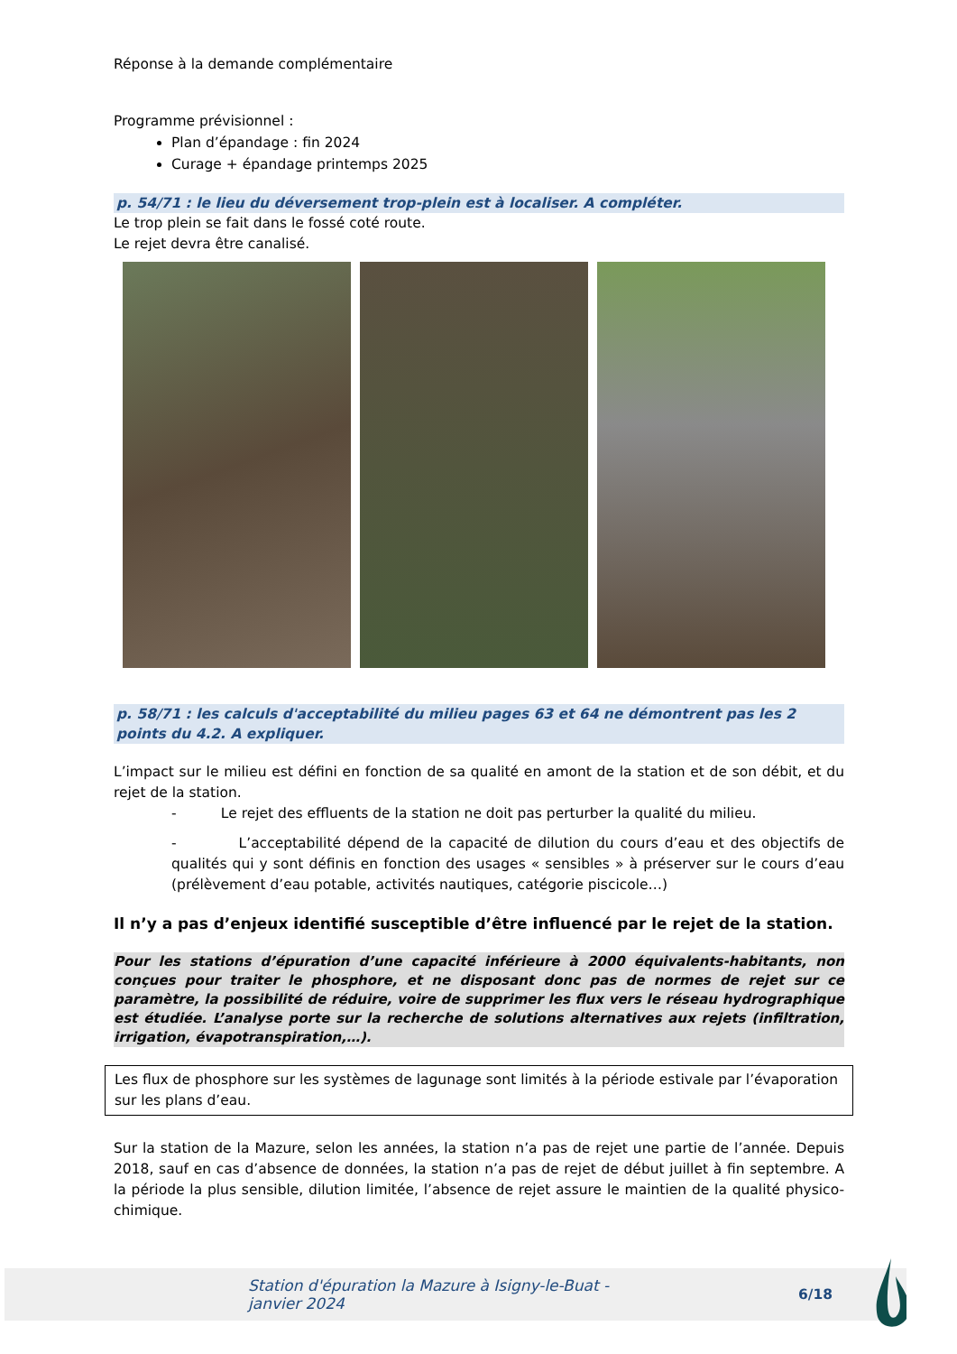Réponse à la demande complémentaire
Programme prévisionnel :
Plan d’épandage : fin 2024
Curage + épandage printemps 2025
p. 54/71 : le lieu du déversement trop-plein est à localiser. A compléter.
Le trop plein se fait dans le fossé coté route.
Le rejet devra être canalisé.
p. 58/71 : les calculs d'acceptabilité du milieu pages 63 et 64 ne démontrent pas les 2 points du 4.2. A expliquer.
L’impact sur le milieu est défini en fonction de sa qualité en amont de la station et de son débit, et du rejet de la station.
- Le rejet des effluents de la station ne doit pas perturber la qualité du milieu.
- L’acceptabilité dépend de la capacité de dilution du cours d’eau et des objectifs de qualités qui y sont définis en fonction des usages « sensibles » à préserver sur le cours d’eau (prélèvement d’eau potable, activités nautiques, catégorie piscicole…)
Il n’y a pas d’enjeux identifié susceptible d’être influencé par le rejet de la station.
Pour les stations d’épuration d’une capacité inférieure à 2000 équivalents-habitants, non conçues pour traiter le phosphore, et ne disposant donc pas de normes de rejet sur ce paramètre, la possibilité de réduire, voire de supprimer les flux vers le réseau hydrographique est étudiée. L’analyse porte sur la recherche de solutions alternatives aux rejets (infiltration, irrigation, évapotranspiration,…).
Les flux de phosphore sur les systèmes de lagunage sont limités à la période estivale par l’évaporation sur les plans d’eau.
Sur la station de la Mazure, selon les années, la station n’a pas de rejet une partie de l’année. Depuis 2018, sauf en cas d’absence de données, la station n’a pas de rejet de début juillet à fin septembre. A la période la plus sensible, dilution limitée, l’absence de rejet assure le maintien de la qualité physico-chimique.
Station d'épuration la Mazure à Isigny-le-Buat - janvier 2024 6/18